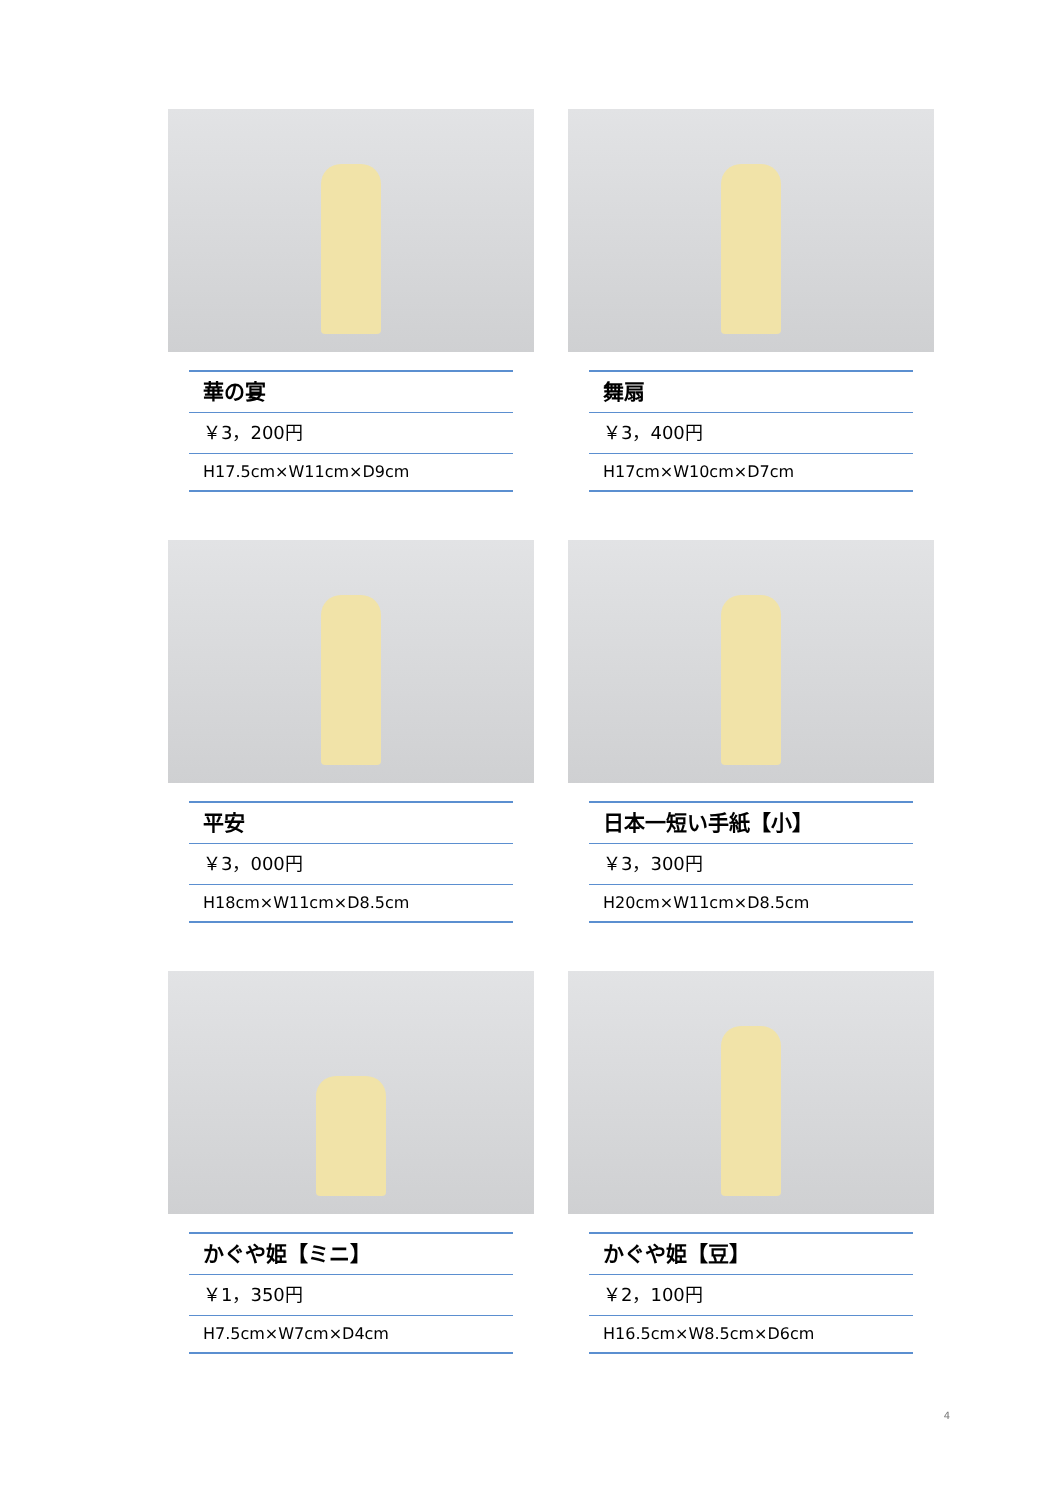華の宴
￥3，200円
H17.5cm×W11cm×D9cm
舞扇
￥3，400円
H17cm×W10cm×D7cm
平安
￥3，000円
H18cm×W11cm×D8.5cm
日本一短い手紙【小】
￥3，300円
H20cm×W11cm×D8.5cm
かぐや姫【ミニ】
￥1，350円
H7.5cm×W7cm×D4cm
かぐや姫【豆】
￥2，100円
H16.5cm×W8.5cm×D6cm
4